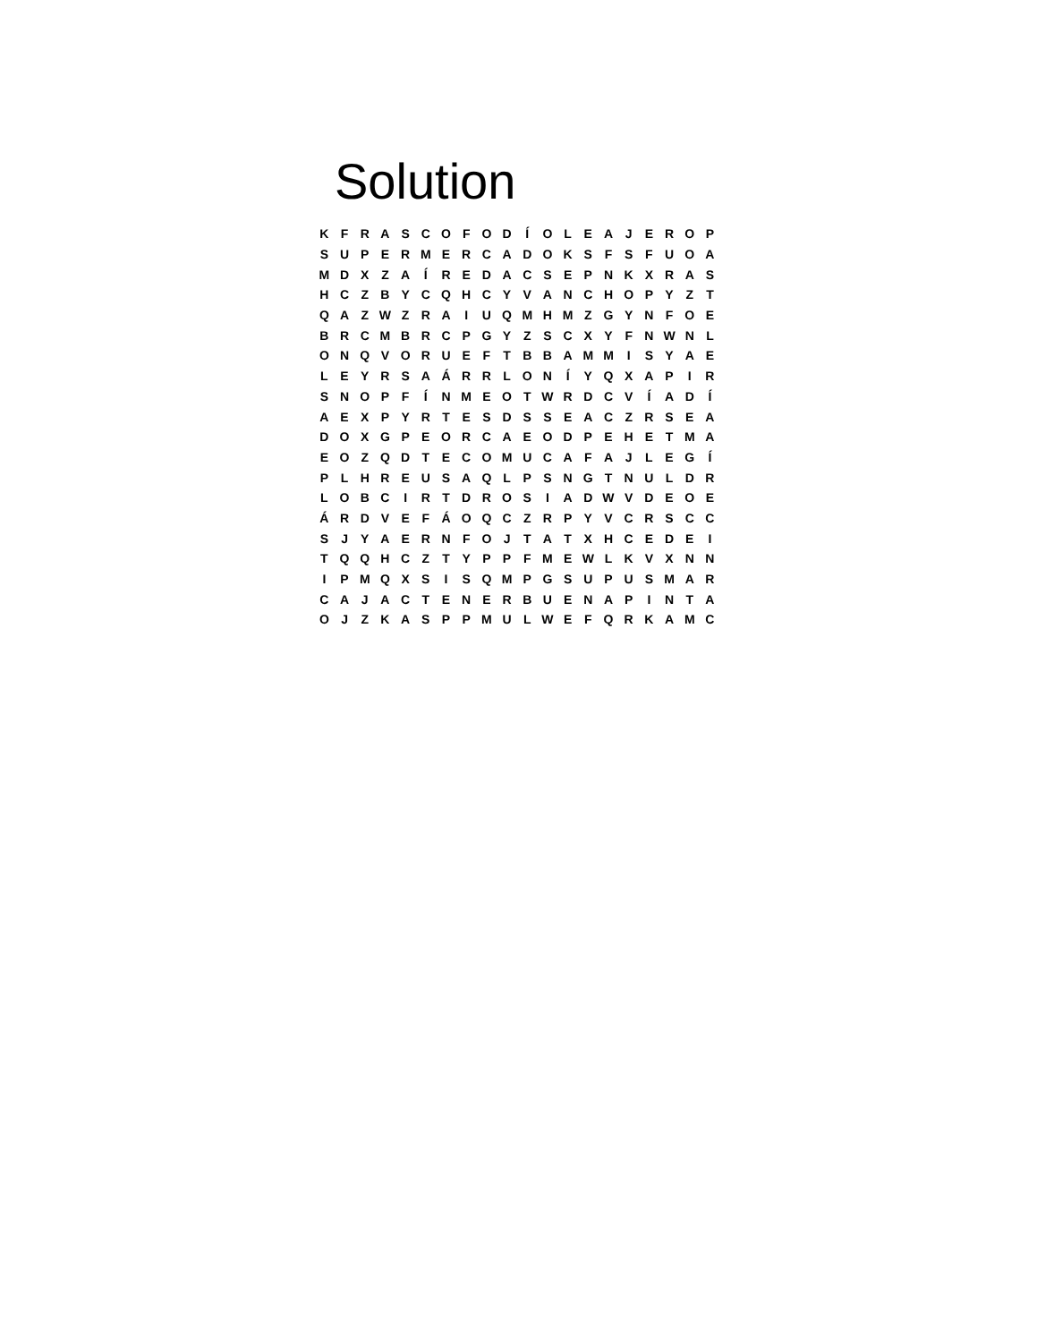Solution
| K | F | R | A | S | C | O | F | O | D | Í | O | L | E | A | J | E | R | O | P |
| S | U | P | E | R | M | E | R | C | A | D | O | K | S | F | S | F | U | O | A |
| M | D | X | Z | A | Í | R | E | D | A | C | S | E | P | N | K | X | R | A | S |
| H | C | Z | B | Y | C | Q | H | C | Y | V | A | N | C | H | O | P | Y | Z | T |
| Q | A | Z | W | Z | R | A | I | U | Q | M | H | M | Z | G | Y | N | F | O | E |
| B | R | C | M | B | R | C | P | G | Y | Z | S | C | X | Y | F | N | W | N | L |
| O | N | Q | V | O | R | U | E | F | T | B | B | A | M | M | I | S | Y | A | E |
| L | E | Y | R | S | A | Á | R | R | L | O | N | Í | Y | Q | X | A | P | I | R |
| S | N | O | P | F | Í | N | M | E | O | T | W | R | D | C | V | Í | A | D | Í |
| A | E | X | P | Y | R | T | E | S | D | S | S | E | A | C | Z | R | S | E | A |
| D | O | X | G | P | E | O | R | C | A | E | O | D | P | E | H | E | T | M | A |
| E | O | Z | Q | D | T | E | C | O | M | U | C | A | F | A | J | L | E | G | Í |
| P | L | H | R | E | U | S | A | Q | L | P | S | N | G | T | N | U | L | D | R |
| L | O | B | C | I | R | T | D | R | O | S | I | A | D | W | V | D | E | O | E |
| Á | R | D | V | E | F | Á | O | Q | C | Z | R | P | Y | V | C | R | S | C | C |
| S | J | Y | A | E | R | N | F | O | J | T | A | T | X | H | C | E | D | E | I |
| T | Q | Q | H | C | Z | T | Y | P | P | F | M | E | W | L | K | V | X | N | N |
| I | P | M | Q | X | S | I | S | Q | M | P | G | S | U | P | U | S | M | A | R |
| C | A | J | A | C | T | E | N | E | R | B | U | E | N | A | P | I | N | T | A |
| O | J | Z | K | A | S | P | P | M | U | L | W | E | F | Q | R | K | A | M | C |